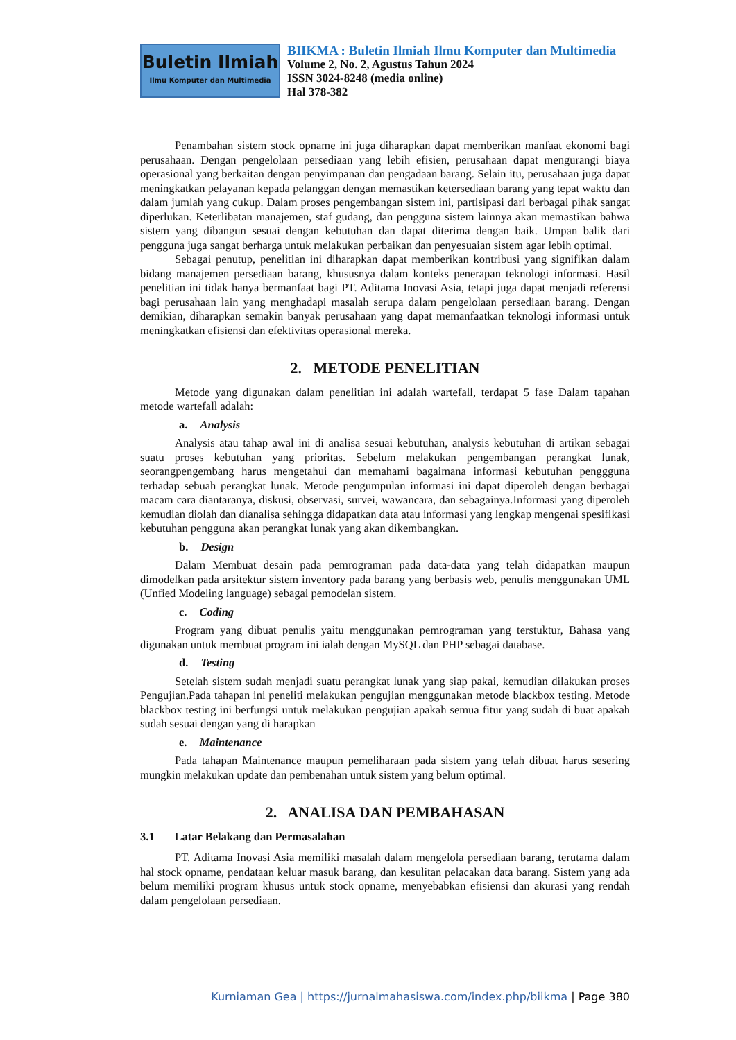Buletin Ilmiah
Ilmu Komputer dan Multimedia
BIIKMA : Buletin Ilmiah Ilmu Komputer dan Multimedia
Volume 2, No. 2, Agustus Tahun 2024
ISSN 3024-8248 (media online)
Hal 378-382
Penambahan sistem stock opname ini juga diharapkan dapat memberikan manfaat ekonomi bagi perusahaan. Dengan pengelolaan persediaan yang lebih efisien, perusahaan dapat mengurangi biaya operasional yang berkaitan dengan penyimpanan dan pengadaan barang. Selain itu, perusahaan juga dapat meningkatkan pelayanan kepada pelanggan dengan memastikan ketersediaan barang yang tepat waktu dan dalam jumlah yang cukup. Dalam proses pengembangan sistem ini, partisipasi dari berbagai pihak sangat diperlukan. Keterlibatan manajemen, staf gudang, dan pengguna sistem lainnya akan memastikan bahwa sistem yang dibangun sesuai dengan kebutuhan dan dapat diterima dengan baik. Umpan balik dari pengguna juga sangat berharga untuk melakukan perbaikan dan penyesuaian sistem agar lebih optimal.
Sebagai penutup, penelitian ini diharapkan dapat memberikan kontribusi yang signifikan dalam bidang manajemen persediaan barang, khususnya dalam konteks penerapan teknologi informasi. Hasil penelitian ini tidak hanya bermanfaat bagi PT. Aditama Inovasi Asia, tetapi juga dapat menjadi referensi bagi perusahaan lain yang menghadapi masalah serupa dalam pengelolaan persediaan barang. Dengan demikian, diharapkan semakin banyak perusahaan yang dapat memanfaatkan teknologi informasi untuk meningkatkan efisiensi dan efektivitas operasional mereka.
2. METODE PENELITIAN
Metode yang digunakan dalam penelitian ini adalah wartefall, terdapat 5 fase Dalam tapahan metode wartefall adalah:
a. Analysis
Analysis atau tahap awal ini di analisa sesuai kebutuhan, analysis kebutuhan di artikan sebagai suatu proses kebutuhan yang prioritas. Sebelum melakukan pengembangan perangkat lunak, seorangpengembang harus mengetahui dan memahami bagaimana informasi kebutuhan penggguna terhadap sebuah perangkat lunak. Metode pengumpulan informasi ini dapat diperoleh dengan berbagai macam cara diantaranya, diskusi, observasi, survei, wawancara, dan sebagainya.Informasi yang diperoleh kemudian diolah dan dianalisa sehingga didapatkan data atau informasi yang lengkap mengenai spesifikasi kebutuhan pengguna akan perangkat lunak yang akan dikembangkan.
b. Design
Dalam Membuat desain pada pemrograman pada data-data yang telah didapatkan maupun dimodelkan pada arsitektur sistem inventory pada barang yang berbasis web, penulis menggunakan UML (Unfied Modeling language) sebagai pemodelan sistem.
c. Coding
Program yang dibuat penulis yaitu menggunakan pemrograman yang terstuktur, Bahasa yang digunakan untuk membuat program ini ialah dengan MySQL dan PHP sebagai database.
d. Testing
Setelah sistem sudah menjadi suatu perangkat lunak yang siap pakai, kemudian dilakukan proses Pengujian.Pada tahapan ini peneliti melakukan pengujian menggunakan metode blackbox testing. Metode blackbox testing ini berfungsi untuk melakukan pengujian apakah semua fitur yang sudah di buat apakah sudah sesuai dengan yang di harapkan
e. Maintenance
Pada tahapan Maintenance maupun pemeliharaan pada sistem yang telah dibuat harus sesering mungkin melakukan update dan pembenahan untuk sistem yang belum optimal.
2. ANALISA DAN PEMBAHASAN
3.1 Latar Belakang dan Permasalahan
PT. Aditama Inovasi Asia memiliki masalah dalam mengelola persediaan barang, terutama dalam hal stock opname, pendataan keluar masuk barang, dan kesulitan pelacakan data barang. Sistem yang ada belum memiliki program khusus untuk stock opname, menyebabkan efisiensi dan akurasi yang rendah dalam pengelolaan persediaan.
Kurniaman Gea | https://jurnalmahasiswa.com/index.php/biikma | Page 380